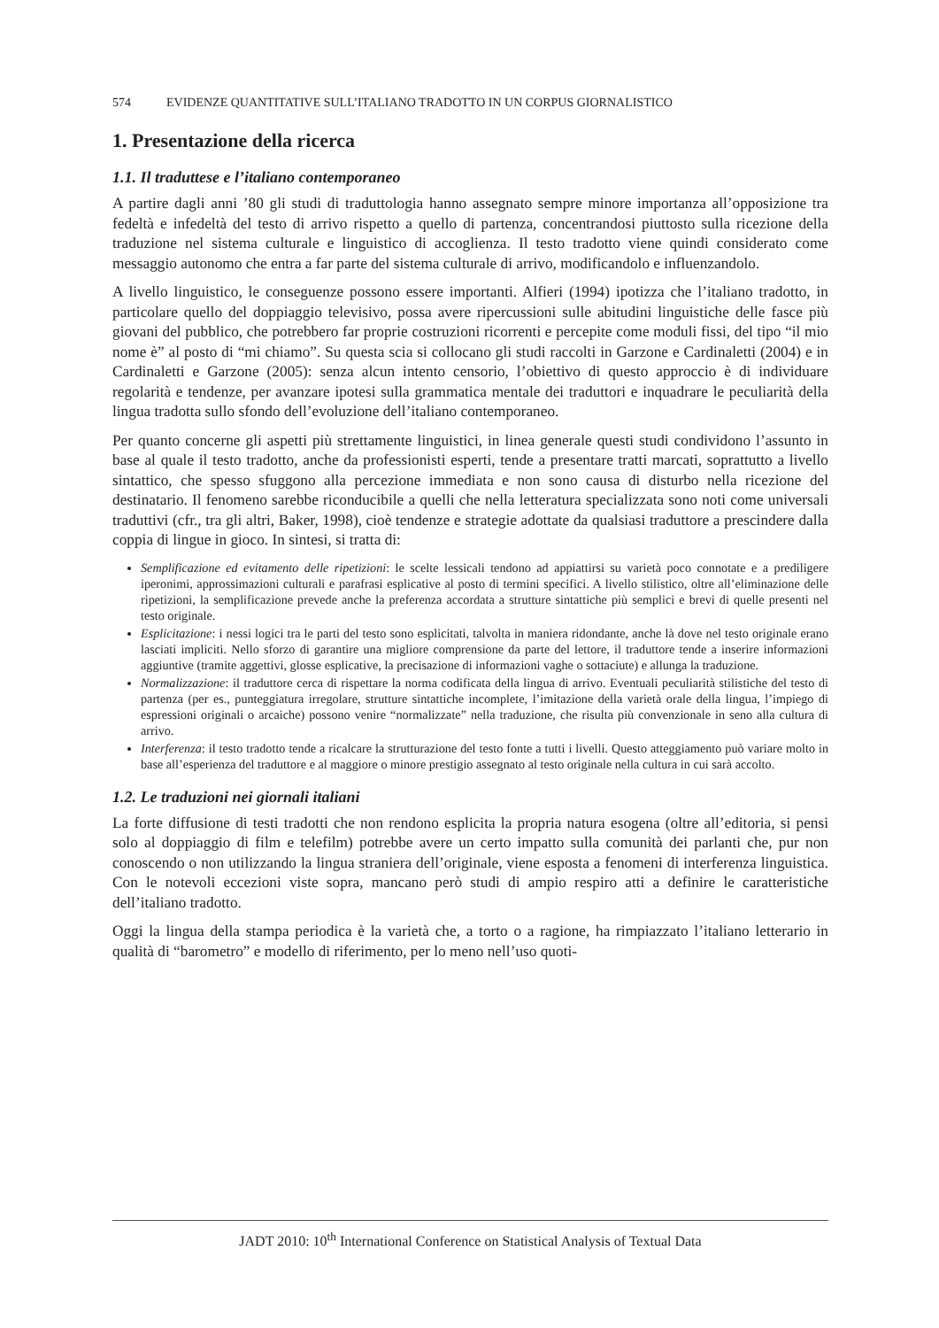574 EVIDENZE QUANTITATIVE SULL’ITALIANO TRADOTTO IN UN CORPUS GIORNALISTICO
1. Presentazione della ricerca
1.1. Il traduttese e l’italiano contemporaneo
A partire dagli anni ’80 gli studi di traduttologia hanno assegnato sempre minore importanza all’opposizione tra fedeltà e infedeltà del testo di arrivo rispetto a quello di partenza, concentrandosi piuttosto sulla ricezione della traduzione nel sistema culturale e linguistico di accoglienza. Il testo tradotto viene quindi considerato come messaggio autonomo che entra a far parte del sistema culturale di arrivo, modificandolo e influenzandolo.
A livello linguistico, le conseguenze possono essere importanti. Alfieri (1994) ipotizza che l’italiano tradotto, in particolare quello del doppiaggio televisivo, possa avere ripercussioni sulle abitudini linguistiche delle fasce più giovani del pubblico, che potrebbero far proprie costruzioni ricorrenti e percepite come moduli fissi, del tipo “il mio nome è” al posto di “mi chiamo”. Su questa scia si collocano gli studi raccolti in Garzone e Cardinaletti (2004) e in Cardinaletti e Garzone (2005): senza alcun intento censorio, l’obiettivo di questo approccio è di individuare regolarità e tendenze, per avanzare ipotesi sulla grammatica mentale dei traduttori e inquadrare le peculiarità della lingua tradotta sullo sfondo dell’evoluzione dell’italiano contemporaneo.
Per quanto concerne gli aspetti più strettamente linguistici, in linea generale questi studi condividono l’assunto in base al quale il testo tradotto, anche da professionisti esperti, tende a presentare tratti marcati, soprattutto a livello sintattico, che spesso sfuggono alla percezione immediata e non sono causa di disturbo nella ricezione del destinatario. Il fenomeno sarebbe riconducibile a quelli che nella letteratura specializzata sono noti come universali traduttivi (cfr., tra gli altri, Baker, 1998), cioè tendenze e strategie adottate da qualsiasi traduttore a prescindere dalla coppia di lingue in gioco. In sintesi, si tratta di:
Semplificazione ed evitamento delle ripetizioni: le scelte lessicali tendono ad appiattirsi su varietà poco connotate e a prediligere iperonimi, approssimazioni culturali e parafrasi esplicative al posto di termini specifici. A livello stilistico, oltre all’eliminazione delle ripetizioni, la semplificazione prevede anche la preferenza accordata a strutture sintattiche più semplici e brevi di quelle presenti nel testo originale.
Esplicitazione: i nessi logici tra le parti del testo sono esplicitati, talvolta in maniera ridondante, anche là dove nel testo originale erano lasciati impliciti. Nello sforzo di garantire una migliore comprensione da parte del lettore, il traduttore tende a inserire informazioni aggiuntive (tramite aggettivi, glosse esplicative, la precisazione di informazioni vaghe o sottaciute) e allunga la traduzione.
Normalizzazione: il traduttore cerca di rispettare la norma codificata della lingua di arrivo. Eventuali peculiarità stilistiche del testo di partenza (per es., punteggiatura irregolare, strutture sintattiche incomplete, l’imitazione della varietà orale della lingua, l’impiego di espressioni originali o arcaiche) possono venire “normalizzate” nella traduzione, che risulta più convenzionale in seno alla cultura di arrivo.
Interferenza: il testo tradotto tende a ricalcare la strutturazione del testo fonte a tutti i livelli. Questo atteggiamento può variare molto in base all’esperienza del traduttore e al maggiore o minore prestigio assegnato al testo originale nella cultura in cui sarà accolto.
1.2. Le traduzioni nei giornali italiani
La forte diffusione di testi tradotti che non rendono esplicita la propria natura esogena (oltre all’editoria, si pensi solo al doppiaggio di film e telefilm) potrebbe avere un certo impatto sulla comunità dei parlanti che, pur non conoscendo o non utilizzando la lingua straniera dell’originale, viene esposta a fenomeni di interferenza linguistica. Con le notevoli eccezioni viste sopra, mancano però studi di ampio respiro atti a definire le caratteristiche dell’italiano tradotto.
Oggi la lingua della stampa periodica è la varietà che, a torto o a ragione, ha rimpiazzato l’italiano letterario in qualità di “barometro” e modello di riferimento, per lo meno nell’uso quoti-
JADT 2010: 10<sup>th</sup> International Conference on Statistical Analysis of Textual Data